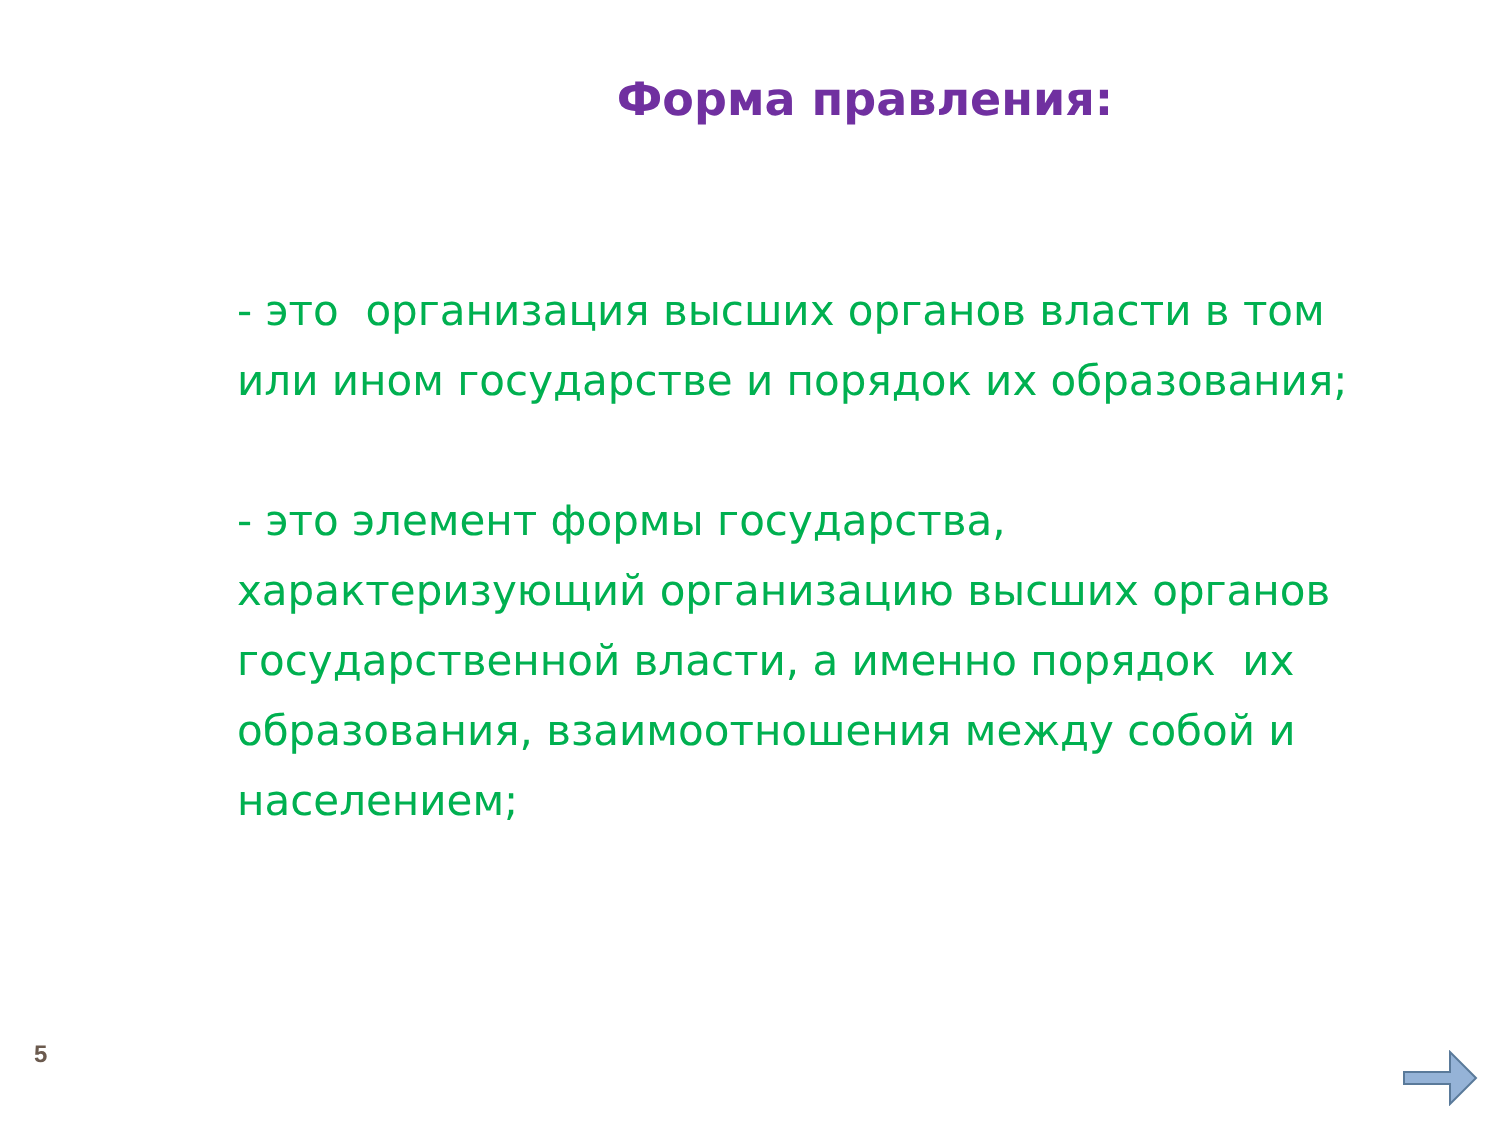Форма правления:
- это организация высших органов власти в том или ином государстве и порядок их образования;
- это элемент формы государства, характеризующий организацию высших органов государственной власти, а именно порядок их образования, взаимоотношения между собой и населением;
5